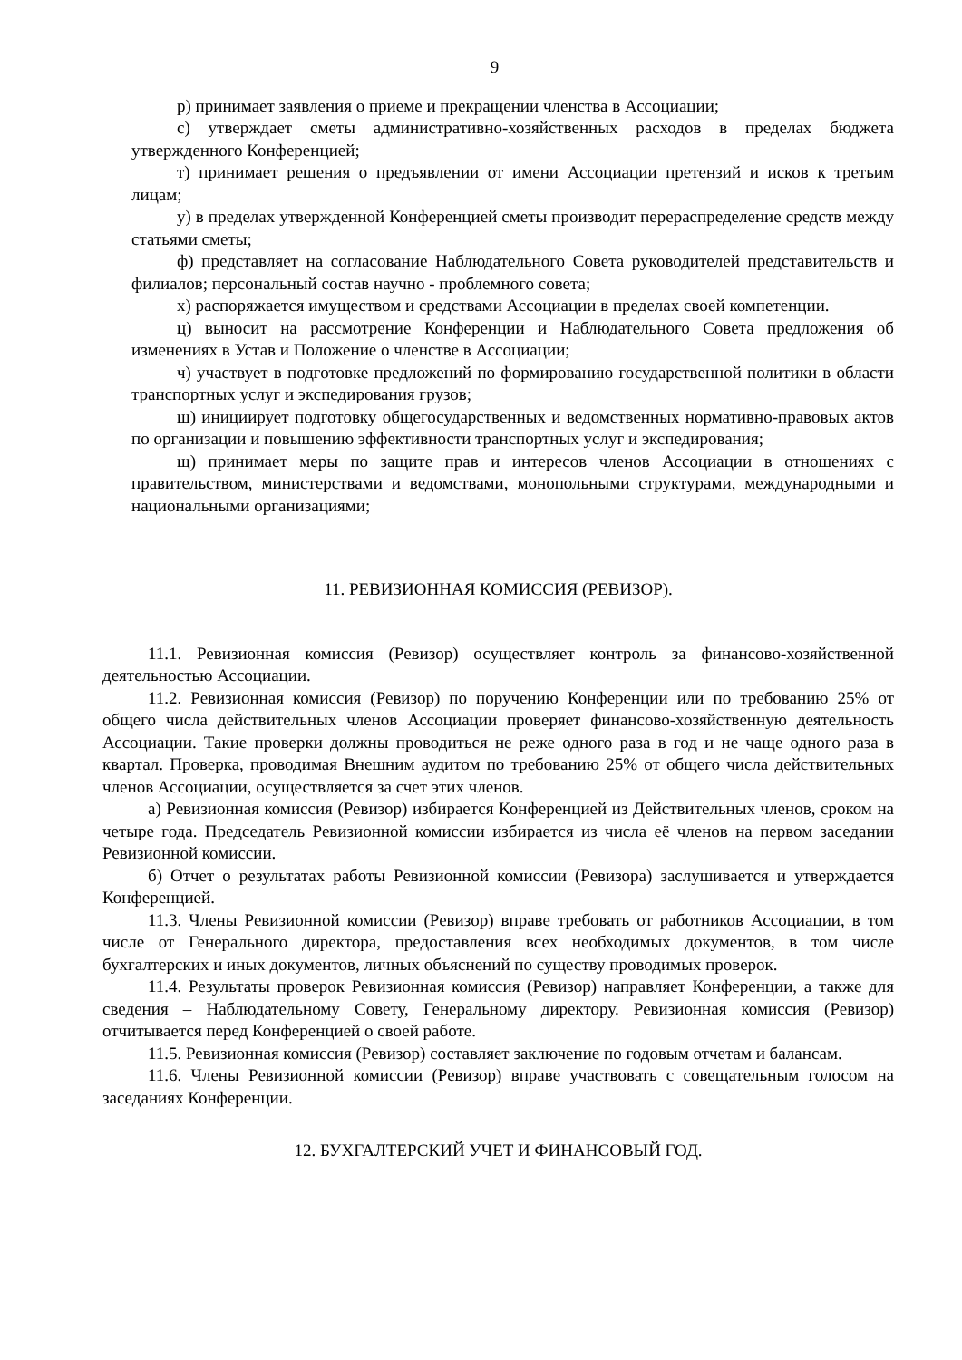9
р) принимает заявления о приеме и прекращении членства в Ассоциации;
с) утверждает сметы административно-хозяйственных расходов в пределах бюджета утвержденного Конференцией;
т) принимает решения о предъявлении от имени Ассоциации претензий и исков к третьим лицам;
у) в пределах утвержденной Конференцией сметы производит перераспределение средств между статьями сметы;
ф) представляет на согласование Наблюдательного Совета руководителей представительств и филиалов; персональный состав научно - проблемного совета;
х) распоряжается имуществом и средствами Ассоциации в пределах своей компетенции.
ц) выносит на рассмотрение Конференции и Наблюдательного Совета предложения об изменениях в Устав и Положение о членстве в Ассоциации;
ч) участвует в подготовке предложений по формированию государственной политики в области транспортных услуг и экспедирования грузов;
ш) инициирует подготовку общегосударственных и ведомственных нормативно-правовых актов по организации и повышению эффективности транспортных услуг и экспедирования;
щ) принимает меры по защите прав и интересов членов Ассоциации в отношениях с правительством, министерствами и ведомствами, монопольными структурами, международными и национальными организациями;
11. РЕВИЗИОННАЯ КОМИССИЯ (РЕВИЗОР).
11.1. Ревизионная комиссия (Ревизор) осуществляет контроль за финансово-хозяйственной деятельностью Ассоциации.
11.2. Ревизионная комиссия (Ревизор) по поручению Конференции или по требованию 25% от общего числа действительных членов Ассоциации проверяет финансово-хозяйственную деятельность Ассоциации. Такие проверки должны проводиться не реже одного раза в год и не чаще одного раза в квартал. Проверка, проводимая Внешним аудитом по требованию 25% от общего числа действительных членов Ассоциации, осуществляется за счет этих членов.
а) Ревизионная комиссия (Ревизор) избирается Конференцией из Действительных членов, сроком на четыре года. Председатель Ревизионной комиссии избирается из числа её членов на первом заседании Ревизионной комиссии.
б) Отчет о результатах работы Ревизионной комиссии (Ревизора) заслушивается и утверждается Конференцией.
11.3. Члены Ревизионной комиссии (Ревизор) вправе требовать от работников Ассоциации, в том числе от Генерального директора, предоставления всех необходимых документов, в том числе бухгалтерских и иных документов, личных объяснений по существу проводимых проверок.
11.4. Результаты проверок Ревизионная комиссия (Ревизор) направляет Конференции, а также для сведения – Наблюдательному Совету, Генеральному директору. Ревизионная комиссия (Ревизор) отчитывается перед Конференцией о своей работе.
11.5. Ревизионная комиссия (Ревизор) составляет заключение по годовым отчетам и балансам.
11.6. Члены Ревизионной комиссии (Ревизор) вправе участвовать с совещательным голосом на заседаниях Конференции.
12. БУХГАЛТЕРСКИЙ УЧЕТ И ФИНАНСОВЫЙ ГОД.